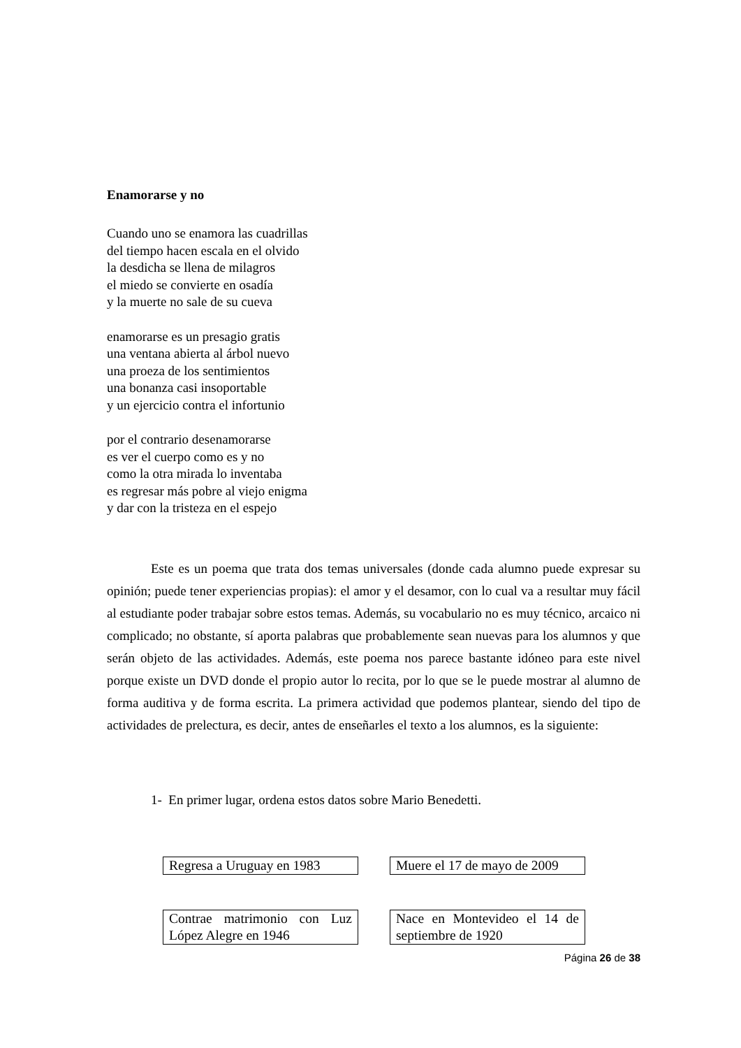Enamorarse y no
Cuando uno se enamora las cuadrillas
del tiempo hacen escala en el olvido
la desdicha se llena de milagros
el miedo se convierte en osadía
y la muerte no sale de su cueva
enamorarse es un presagio gratis
una ventana abierta al árbol nuevo
una proeza de los sentimientos
una bonanza casi insoportable
y un ejercicio contra el infortunio
por el contrario desenamorarse
es ver el cuerpo como es y no
como la otra mirada lo inventaba
es regresar más pobre al viejo enigma
y dar con la tristeza en el espejo
Este es un poema que trata dos temas universales (donde cada alumno puede expresar su opinión; puede tener experiencias propias): el amor y el desamor, con lo cual va a resultar muy fácil al estudiante poder trabajar sobre estos temas. Además, su vocabulario no es muy técnico, arcaico ni complicado; no obstante, sí aporta palabras que probablemente sean nuevas para los alumnos y que serán objeto de las actividades. Además, este poema nos parece bastante idóneo para este nivel porque existe un DVD donde el propio autor lo recita, por lo que se le puede mostrar al alumno de forma auditiva y de forma escrita. La primera actividad que podemos plantear, siendo del tipo de actividades de prelectura, es decir, antes de enseñarles el texto a los alumnos, es la siguiente:
1- En primer lugar, ordena estos datos sobre Mario Benedetti.
Regresa a Uruguay en 1983
Muere el 17 de mayo de 2009
Contrae matrimonio con Luz López Alegre en 1946
Nace en Montevideo el 14 de septiembre de 1920
Página 26 de 38